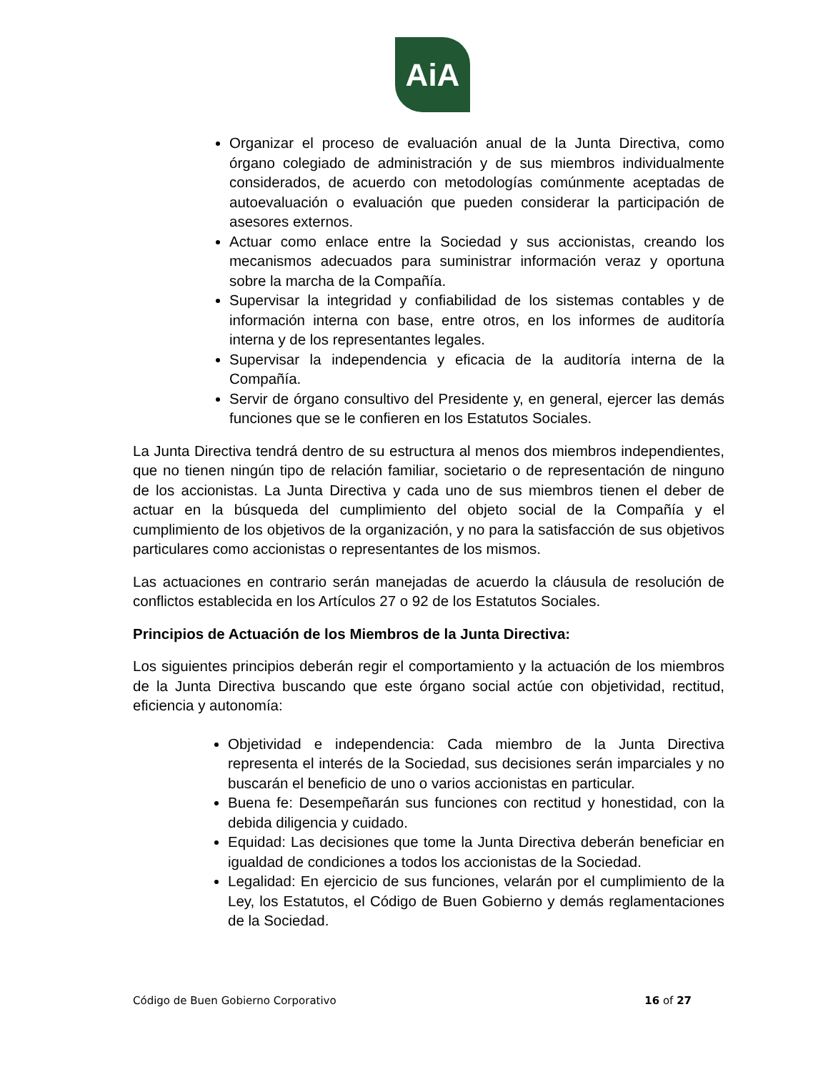AiA
Organizar el proceso de evaluación anual de la Junta Directiva, como órgano colegiado de administración y de sus miembros individualmente considerados, de acuerdo con metodologías comúnmente aceptadas de autoevaluación o evaluación que pueden considerar la participación de asesores externos.
Actuar como enlace entre la Sociedad y sus accionistas, creando los mecanismos adecuados para suministrar información veraz y oportuna sobre la marcha de la Compañía.
Supervisar la integridad y confiabilidad de los sistemas contables y de información interna con base, entre otros, en los informes de auditoría interna y de los representantes legales.
Supervisar la independencia y eficacia de la auditoría interna de la Compañía.
Servir de órgano consultivo del Presidente y, en general, ejercer las demás funciones que se le confieren en los Estatutos Sociales.
La Junta Directiva tendrá dentro de su estructura al menos dos miembros independientes, que no tienen ningún tipo de relación familiar, societario o de representación de ninguno de los accionistas. La Junta Directiva y cada uno de sus miembros tienen el deber de actuar en la búsqueda del cumplimiento del objeto social de la Compañía y el cumplimiento de los objetivos de la organización, y no para la satisfacción de sus objetivos particulares como accionistas o representantes de los mismos.
Las actuaciones en contrario serán manejadas de acuerdo la cláusula de resolución de conflictos establecida en los Artículos 27 o 92 de los Estatutos Sociales.
Principios de Actuación de los Miembros de la Junta Directiva:
Los siguientes principios deberán regir el comportamiento y la actuación de los miembros de la Junta Directiva buscando que este órgano social actúe con objetividad, rectitud, eficiencia y autonomía:
Objetividad e independencia: Cada miembro de la Junta Directiva representa el interés de la Sociedad, sus decisiones serán imparciales y no buscarán el beneficio de uno o varios accionistas en particular.
Buena fe: Desempeñarán sus funciones con rectitud y honestidad, con la debida diligencia y cuidado.
Equidad: Las decisiones que tome la Junta Directiva deberán beneficiar en igualdad de condiciones a todos los accionistas de la Sociedad.
Legalidad: En ejercicio de sus funciones, velarán por el cumplimiento de la Ley, los Estatutos, el Código de Buen Gobierno y demás reglamentaciones de la Sociedad.
Código de Buen Gobierno Corporativo 16 of 27